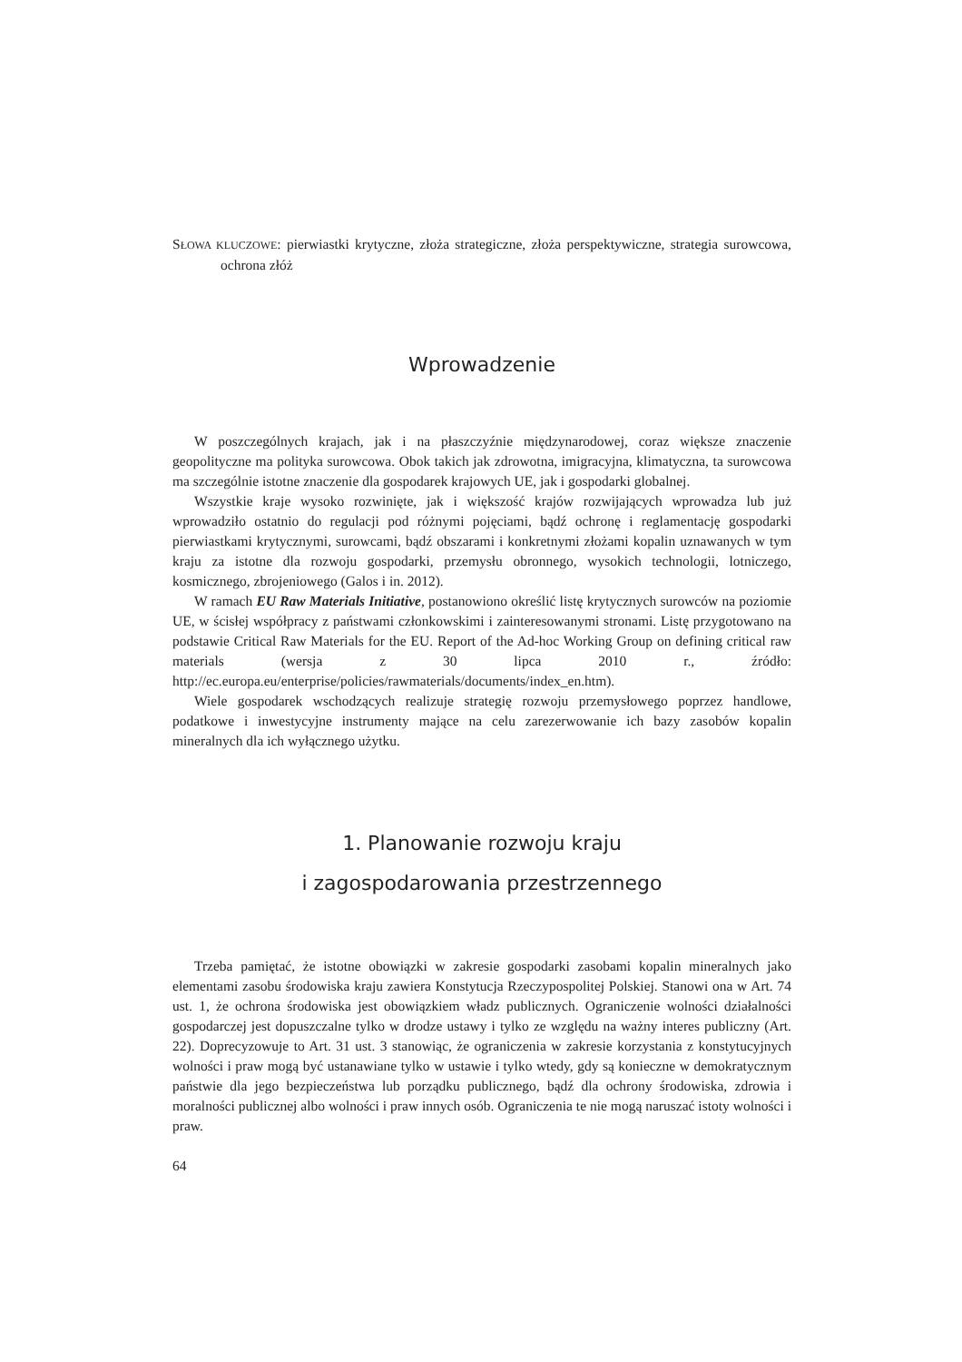SŁOWA KLUCZOWE: pierwiastki krytyczne, złoża strategiczne, złoża perspektywiczne, strategia surowcowa, ochrona złóż
Wprowadzenie
W poszczególnych krajach, jak i na płaszczyźnie międzynarodowej, coraz większe znaczenie geopolityczne ma polityka surowcowa. Obok takich jak zdrowotna, imigracyjna, klimatyczna, ta surowcowa ma szczególnie istotne znaczenie dla gospodarek krajowych UE, jak i gospodarki globalnej.
Wszystkie kraje wysoko rozwinięte, jak i większość krajów rozwijających wprowadza lub już wprowadziło ostatnio do regulacji pod różnymi pojęciami, bądź ochronę i reglamentację gospodarki pierwiastkami krytycznymi, surowcami, bądź obszarami i konkretnymi złożami kopalin uznawanych w tym kraju za istotne dla rozwoju gospodarki, przemysłu obronnego, wysokich technologii, lotniczego, kosmicznego, zbrojeniowego (Galos i in. 2012).
W ramach EU Raw Materials Initiative, postanowiono określić listę krytycznych surowców na poziomie UE, w ścisłej współpracy z państwami członkowskimi i zainteresowanymi stronami. Listę przygotowano na podstawie Critical Raw Materials for the EU. Report of the Ad-hoc Working Group on defining critical raw materials (wersja z 30 lipca 2010 r., źródło: http://ec.europa.eu/enterprise/policies/rawmaterials/documents/index_en.htm).
Wiele gospodarek wschodzących realizuje strategię rozwoju przemysłowego poprzez handlowe, podatkowe i inwestycyjne instrumenty mające na celu zarezerwowanie ich bazy zasobów kopalin mineralnych dla ich wyłącznego użytku.
1. Planowanie rozwoju kraju
i zagospodarowania przestrzennego
Trzeba pamiętać, że istotne obowiązki w zakresie gospodarki zasobami kopalin mineralnych jako elementami zasobu środowiska kraju zawiera Konstytucja Rzeczypospolitej Polskiej. Stanowi ona w Art. 74 ust. 1, że ochrona środowiska jest obowiązkiem władz publicznych. Ograniczenie wolności działalności gospodarczej jest dopuszczalne tylko w drodze ustawy i tylko ze względu na ważny interes publiczny (Art. 22). Doprecyzowuje to Art. 31 ust. 3 stanowiąc, że ograniczenia w zakresie korzystania z konstytucyjnych wolności i praw mogą być ustanawiane tylko w ustawie i tylko wtedy, gdy są konieczne w demokratycznym państwie dla jego bezpieczeństwa lub porządku publicznego, bądź dla ochrony środowiska, zdrowia i moralności publicznej albo wolności i praw innych osób. Ograniczenia te nie mogą naruszać istoty wolności i praw.
64